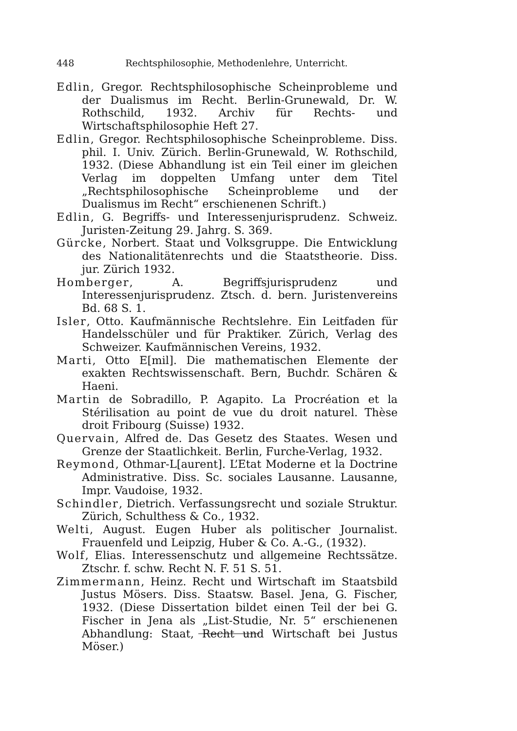448 Rechtsphilosophie, Methodenlehre, Unterricht.
Edlin, Gregor. Rechtsphilosophische Scheinprobleme und der Dualismus im Recht. Berlin-Grunewald, Dr. W. Rothschild, 1932. Archiv für Rechts- und Wirtschaftsphilosophie Heft 27.
Edlin, Gregor. Rechtsphilosophische Scheinprobleme. Diss. phil. I. Univ. Zürich. Berlin-Grunewald, W. Rothschild, 1932. (Diese Abhandlung ist ein Teil einer im gleichen Verlag im doppelten Umfang unter dem Titel „Rechtsphilosophische Scheinprobleme und der Dualismus im Recht“ erschienenen Schrift.)
Edlin, G. Begriffs- und Interessenjurisprudenz. Schweiz. Juristen-Zeitung 29. Jahrg. S. 369.
Gürcke, Norbert. Staat und Volksgruppe. Die Entwicklung des Nationalitätenrechts und die Staatstheorie. Diss. jur. Zürich 1932.
Homberger, A. Begriffsjurisprudenz und Interessenjurisprudenz. Ztsch. d. bern. Juristenvereins Bd. 68 S. 1.
Isler, Otto. Kaufmännische Rechtslehre. Ein Leitfaden für Handelsschüler und für Praktiker. Zürich, Verlag des Schweizer. Kaufmännischen Vereins, 1932.
Marti, Otto E[mil]. Die mathematischen Elemente der exakten Rechtswissenschaft. Bern, Buchdr. Schären & Haeni.
Martin de Sobradillo, P. Agapito. La Procréation et la Stérilisation au point de vue du droit naturel. Thèse droit Fribourg (Suisse) 1932.
Quervain, Alfred de. Das Gesetz des Staates. Wesen und Grenze der Staatlichkeit. Berlin, Furche-Verlag, 1932.
Reymond, Othmar-L[aurent]. L’Etat Moderne et la Doctrine Administrative. Diss. Sc. sociales Lausanne. Lausanne, Impr. Vaudoise, 1932.
Schindler, Dietrich. Verfassungsrecht und soziale Struktur. Zürich, Schulthess & Co., 1932.
Welti, August. Eugen Huber als politischer Journalist. Frauenfeld und Leipzig, Huber & Co. A.-G., (1932).
Wolf, Elias. Interessenschutz und allgemeine Rechtssätze. Ztschr. f. schw. Recht N. F. 51 S. 51.
Zimmermann, Heinz. Recht und Wirtschaft im Staatsbild Justus Mösers. Diss. Staatsw. Basel. Jena, G. Fischer, 1932. (Diese Dissertation bildet einen Teil der bei G. Fischer in Jena als „List-Studie, Nr. 5“ erschienenen Abhandlung: Staat, Recht und Wirtschaft bei Justus Möser.)